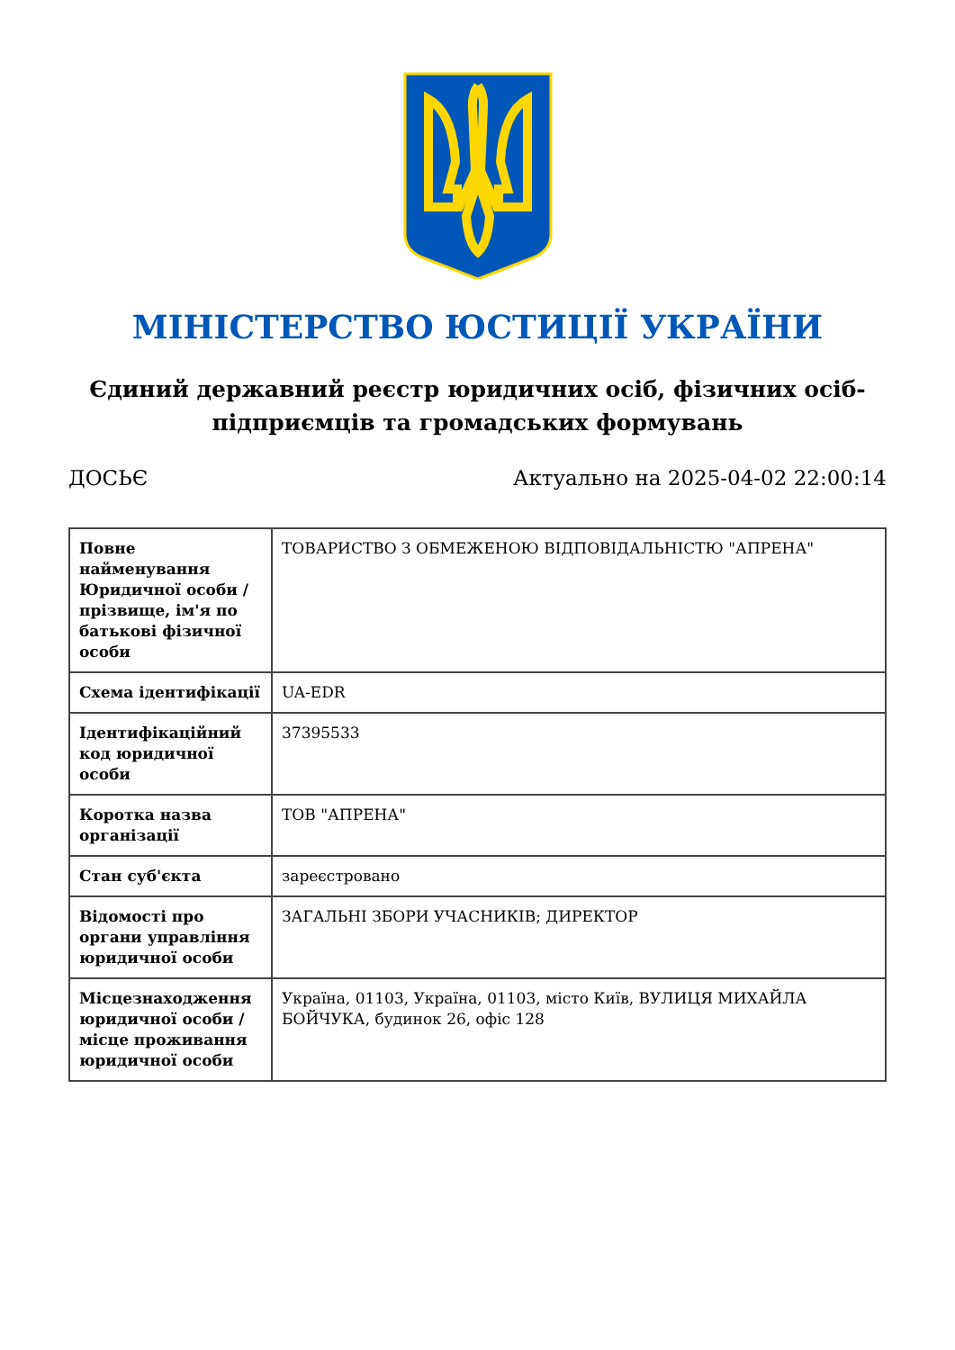МІНІСТЕРСТВО ЮСТИЦІЇ УКРАЇНИ
Єдиний державний реєстр юридичних осіб, фізичних осіб-підприємців та громадських формувань
ДОСЬЄ Актуально на 2025-04-02 22:00:14
| Повне найменування Юридичної особи / прізвище, ім'я по батькові фізичної особи | ТОВАРИСТВО З ОБМЕЖЕНОЮ ВІДПОВІДАЛЬНІСТЮ "АПРЕНА" |
| Схема ідентифікації | UA-EDR |
| Ідентифікаційний код юридичної особи | 37395533 |
| Коротка назва організації | ТОВ "АПРЕНА" |
| Стан суб'єкта | зареєстровано |
| Відомості про органи управління юридичної особи | ЗАГАЛЬНІ ЗБОРИ УЧАСНИКІВ; ДИРЕКТОР |
| Місцезнаходження юридичної особи / місце проживання юридичної особи | Україна, 01103, Україна, 01103, місто Київ, ВУЛИЦЯ МИХАЙЛА БОЙЧУКА, будинок 26, офіс 128 |